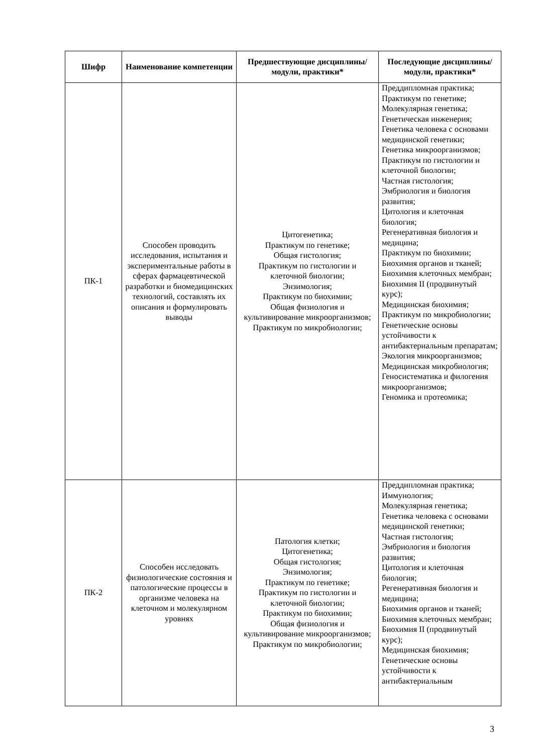| Шифр | Наименование компетенции | Предшествующие дисциплины/модули, практики* | Последующие дисциплины/модули, практики* |
| --- | --- | --- | --- |
| ПК-1 | Способен проводить исследования, испытания и экспериментальные работы в сферах фармацевтической разработки и биомедицинских технологий, составлять их описания и формулировать выводы | Цитогенетика; Практикум по генетике; Общая гистология; Практикум по гистологии и клеточной биологии; Энзимология; Практикум по биохимии; Общая физиология и культивирование микроорганизмов; Практикум по микробиологии; | Преддипломная практика; Практикум по генетике; Молекулярная генетика; Генетическая инженерия; Генетика человека с основами медицинской генетики; Генетика микроорганизмов; Практикум по гистологии и клеточной биологии; Частная гистология; Эмбриология и биология развития; Цитология и клеточная биология; Регенеративная биология и медицина; Практикум по биохимии; Биохимия органов и тканей; Биохимия клеточных мембран; Биохимия II (продвинутый курс); Медицинская биохимия; Практикум по микробиологии; Генетические основы устойчивости к антибактериальным препаратам; Экология микроорганизмов; Медицинская микробиология; Геносистематика и филогения микроорганизмов; Геномика и протеомика; |
| ПК-2 | Способен исследовать физиологические состояния и патологические процессы в организме человека на клеточном и молекулярном уровнях | Патология клетки; Цитогенетика; Общая гистология; Энзимология; Практикум по генетике; Практикум по гистологии и клеточной биологии; Практикум по биохимии; Общая физиология и культивирование микроорганизмов; Практикум по микробиологии; | Преддипломная практика; Иммунология; Молекулярная генетика; Генетика человека с основами медицинской генетики; Частная гистология; Эмбриология и биология развития; Цитология и клеточная биология; Регенеративная биология и медицина; Биохимия органов и тканей; Биохимия клеточных мембран; Биохимия II (продвинутый курс); Медицинская биохимия; Генетические основы устойчивости к антибактериальным |
3